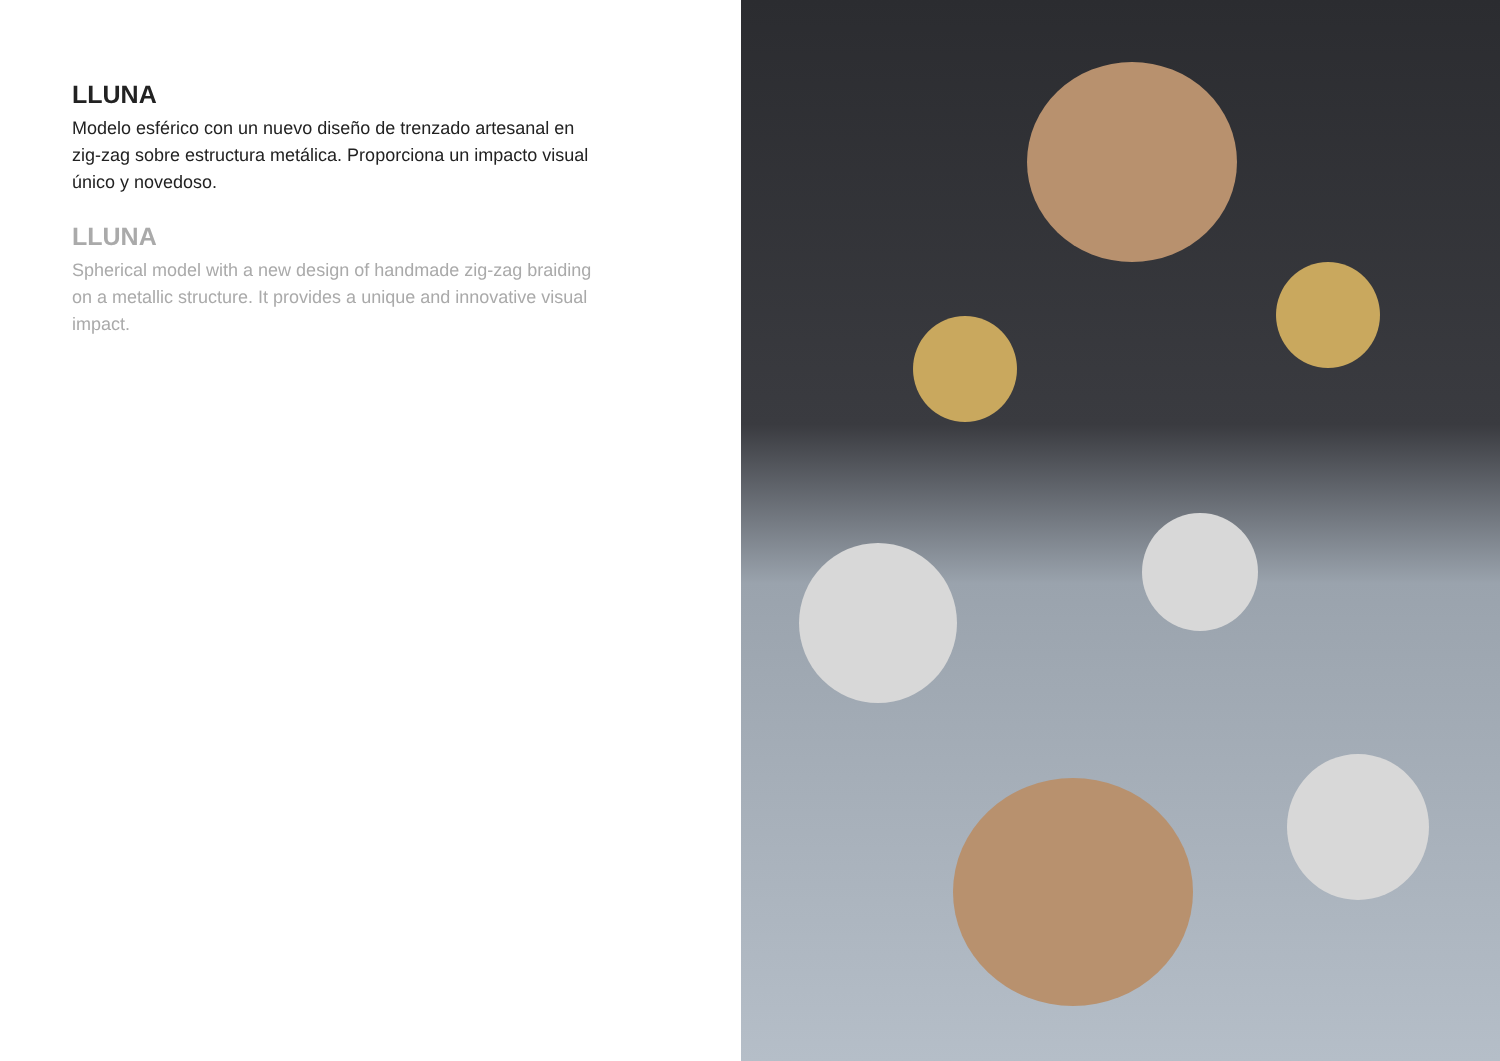LLUNA
Modelo esférico con un nuevo diseño de trenzado artesanal en zig-zag sobre estructura metálica. Proporciona un impacto visual único y novedoso.
LLUNA
Spherical model with a new design of handmade zig-zag braiding on a metallic structure. It provides a unique and innovative visual impact.